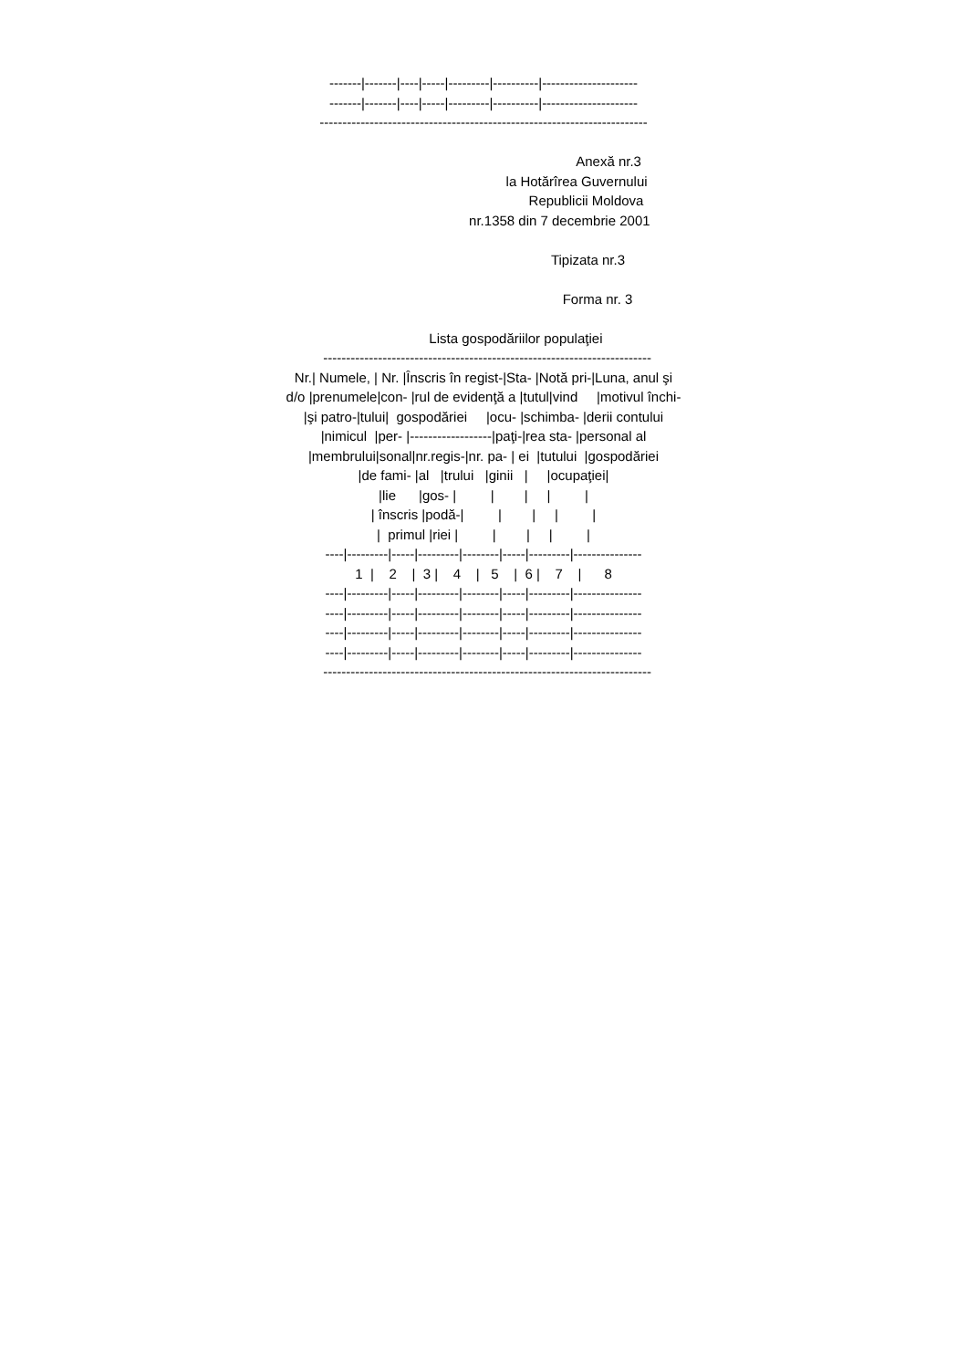-------|-------|----|-----|---------|----------|---------------------
-------|-------|----|-----|---------|----------|---------------------
------------------------------------------------------------------------
Anexă nr.3
la Hotărîrea Guvernului
Republicii Moldova
nr.1358 din 7 decembrie 2001
Tipizata nr.3
Forma nr. 3
Lista gospodăriilor populaţiei
------------------------------------------------------------------------
Nr.| Numele, | Nr. |Înscris în regist-|Sta- |Notă pri-|Luna, anul şi
d/o |prenumele|con- |rul de evidenţă a |tutul|vind |motivul închi-
|şi patro-|tului| gospodăriei |ocu- |schimba- |derii contului
|nimicul |per- |------------------|paţi-|rea sta- |personal al
|membrului|sonal|nr.regis-|nr. pa- | ei |tutului |gospodăriei
|de fami- |al |trului |ginii | |ocupaţiei|
|lie |gos- | | | | |
| înscris |podă-| | | | |
| primul |riei | | | | |
----|---------|-----|---------|--------|-----|---------|---------------
1 | 2 | 3 | 4 | 5 | 6 | 7 | 8
----|---------|-----|---------|--------|-----|---------|---------------
----|---------|-----|---------|--------|-----|---------|---------------
----|---------|-----|---------|--------|-----|---------|---------------
----|---------|-----|---------|--------|-----|---------|---------------
------------------------------------------------------------------------